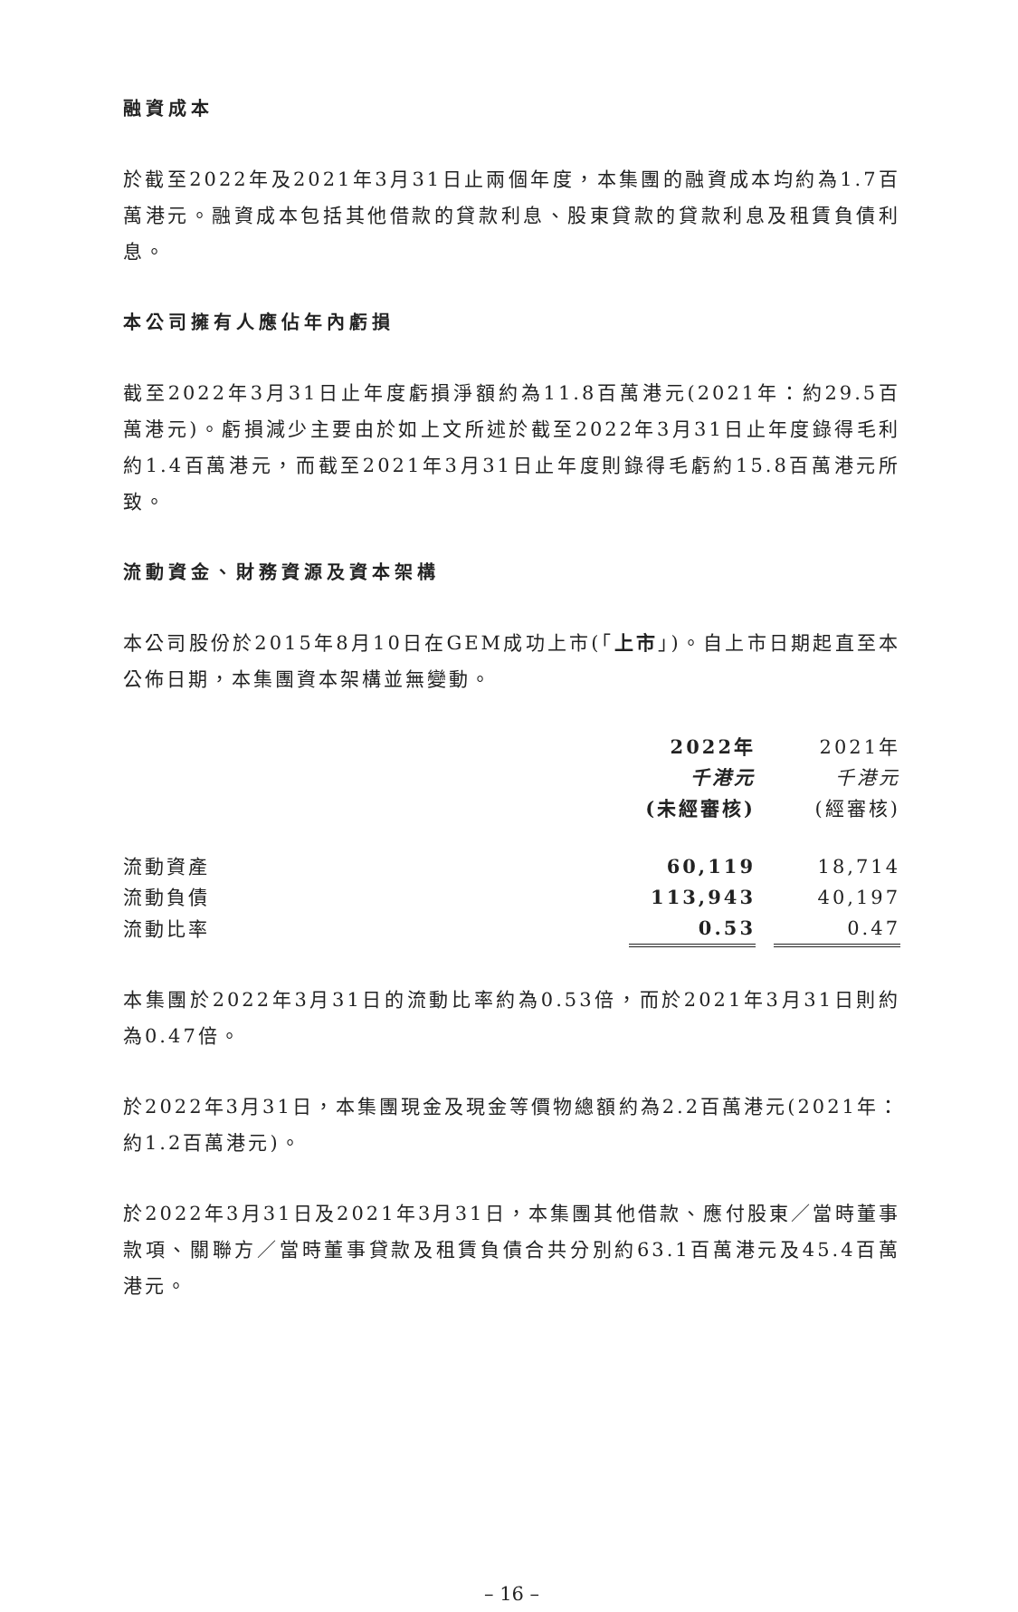融資成本
於截至2022年及2021年3月31日止兩個年度，本集團的融資成本均約為1.7百萬港元。融資成本包括其他借款的貸款利息、股東貸款的貸款利息及租賃負債利息。
本公司擁有人應佔年內虧損
截至2022年3月31日止年度虧損淨額約為11.8百萬港元(2021年：約29.5百萬港元)。虧損減少主要由於如上文所述於截至2022年3月31日止年度錄得毛利約1.4百萬港元，而截至2021年3月31日止年度則錄得毛虧約15.8百萬港元所致。
流動資金、財務資源及資本架構
本公司股份於2015年8月10日在GEM成功上市(「上市」)。自上市日期起直至本公佈日期，本集團資本架構並無變動。
| | 2022年 | | 2021年 |
| | 千港元 | | 千港元 |
| | (未經審核) | | (經審核) |
| 流動資產 | 60,119 | | 18,714 |
| 流動負債 | 113,943 | | 40,197 |
| 流動比率 | 0.53 | | 0.47 |
本集團於2022年3月31日的流動比率約為0.53倍，而於2021年3月31日則約為0.47倍。
於2022年3月31日，本集團現金及現金等價物總額約為2.2百萬港元(2021年：約1.2百萬港元)。
於2022年3月31日及2021年3月31日，本集團其他借款、應付股東／當時董事款項、關聯方／當時董事貸款及租賃負債合共分別約63.1百萬港元及45.4百萬港元。
– 16 –